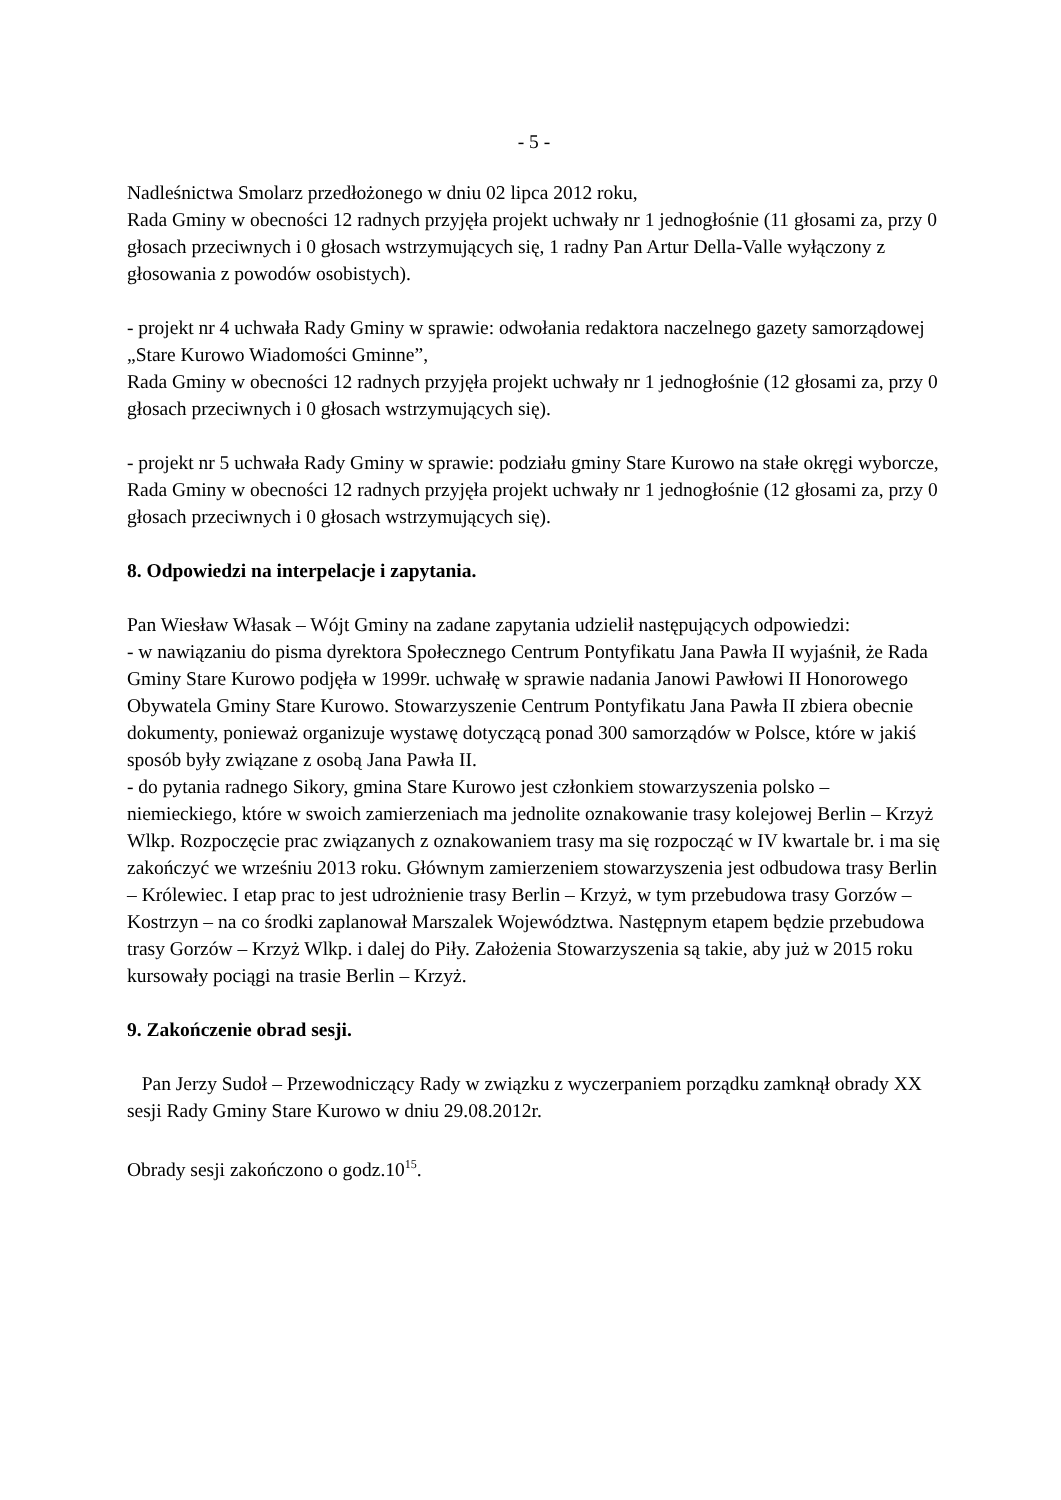- 5 -
Nadleśnictwa Smolarz przedłożonego w dniu 02 lipca 2012 roku,
Rada Gminy w obecności 12 radnych przyjęła projekt uchwały nr 1 jednogłośnie (11 głosami za, przy 0 głosach przeciwnych i 0 głosach wstrzymujących się, 1 radny Pan Artur Della-Valle wyłączony z głosowania z powodów osobistych).
- projekt nr 4 uchwała Rady Gminy w sprawie: odwołania redaktora naczelnego gazety samorządowej „Stare Kurowo Wiadomości Gminne”,
Rada Gminy w obecności 12 radnych przyjęła projekt uchwały nr 1 jednogłośnie (12 głosami za, przy 0 głosach przeciwnych i 0 głosach wstrzymujących się).
- projekt nr 5 uchwała Rady Gminy w sprawie: podziału gminy Stare Kurowo na stałe okręgi wyborcze,
Rada Gminy w obecności 12 radnych przyjęła projekt uchwały nr 1 jednogłośnie (12 głosami za, przy 0 głosach przeciwnych i 0 głosach wstrzymujących się).
8. Odpowiedzi na interpelacje i zapytania.
Pan Wiesław Własak – Wójt Gminy na zadane zapytania udzielił następujących odpowiedzi:
- w nawiązaniu do pisma dyrektora Społecznego Centrum Pontyfikatu Jana Pawła II wyjaśnił, że Rada Gminy Stare Kurowo podjęła w 1999r. uchwałę w sprawie nadania Janowi Pawłowi II Honorowego Obywatela Gminy Stare Kurowo. Stowarzyszenie Centrum Pontyfikatu Jana Pawła II zbiera obecnie dokumenty, ponieważ organizuje wystawę dotyczącą ponad 300 samorządów w Polsce, które w jakiś sposób były związane z osobą Jana Pawła II.
- do pytania radnego Sikory, gmina Stare Kurowo jest członkiem stowarzyszenia polsko – niemieckiego, które w swoich zamierzeniach ma jednolite oznakowanie trasy kolejowej Berlin – Krzyż Wlkp. Rozpoczęcie prac związanych z oznakowaniem trasy ma się rozpocząć w IV kwartale br. i ma się zakończyć we wrześniu 2013 roku. Głównym zamierzeniem stowarzyszenia jest odbudowa trasy Berlin – Królewiec. I etap prac to jest udrożnienie trasy Berlin – Krzyż, w tym przebudowa trasy Gorzów – Kostrzyn – na co środki zaplanował Marszalek Województwa. Następnym etapem będzie przebudowa trasy Gorzów – Krzyż Wlkp. i dalej do Piły. Założenia Stowarzyszenia są takie, aby już w 2015 roku kursowały pociągi na trasie Berlin – Krzyż.
9. Zakończenie obrad sesji.
Pan Jerzy Sudoł – Przewodniczący Rady w związku z wyczerpaniem porządku zamknął obrady XX sesji Rady Gminy Stare Kurowo w dniu 29.08.2012r.
Obrady sesji zakończono o godz.10<sup>15</sup>.